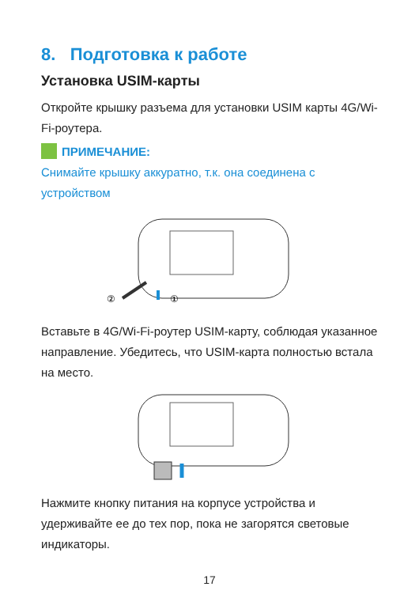8. Подготовка к работе
Установка USIM-карты
Откройте крышку разъема для установки USIM карты 4G/Wi-Fi-роутера.
ПРИМЕЧАНИЕ:
Снимайте крышку аккуратно, т.к. она соединена с устройством
②
①
Вставьте в 4G/Wi-Fi-роутер USIM-карту, соблюдая указанное направление. Убедитесь, что USIM-карта полностью встала на место.
Нажмите кнопку питания на корпусе устройства и удерживайте ее до тех пор, пока не загорятся световые индикаторы.
17